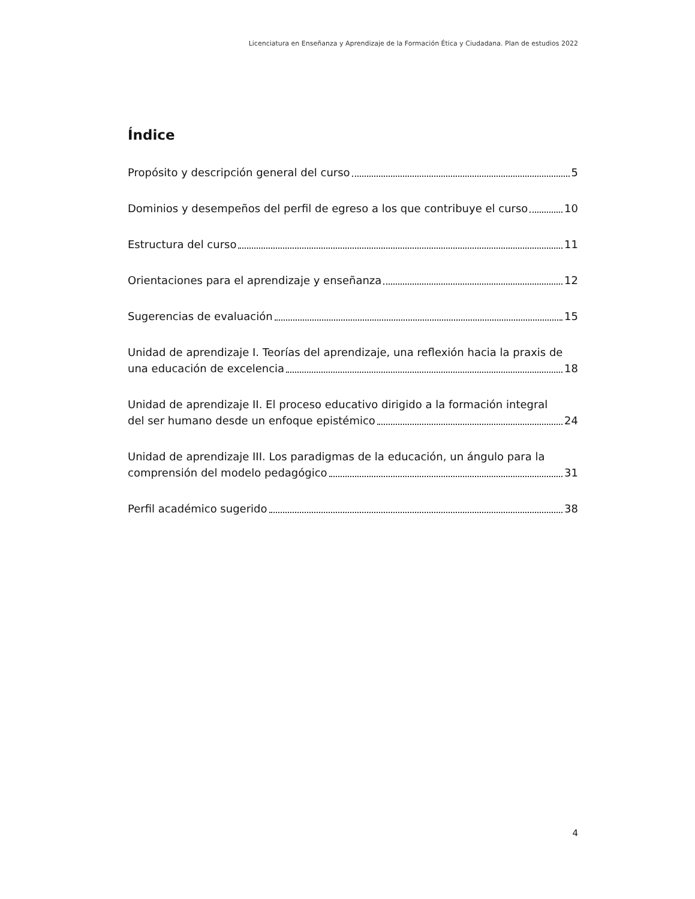Licenciatura en Enseñanza y Aprendizaje de la Formación Ética y Ciudadana. Plan de estudios 2022
Índice
Propósito y descripción general del curso 5
Dominios y desempeños del perfil de egreso a los que contribuye el curso 10
Estructura del curso 11
Orientaciones para el aprendizaje y enseñanza 12
Sugerencias de evaluación 15
Unidad de aprendizaje I. Teorías del aprendizaje, una reflexión hacia la praxis de
una educación de excelencia 18
Unidad de aprendizaje II. El proceso educativo dirigido a la formación integral
del ser humano desde un enfoque epistémico 24
Unidad de aprendizaje III. Los paradigmas de la educación, un ángulo para la
comprensión del modelo pedagógico 31
Perfil académico sugerido 38
4